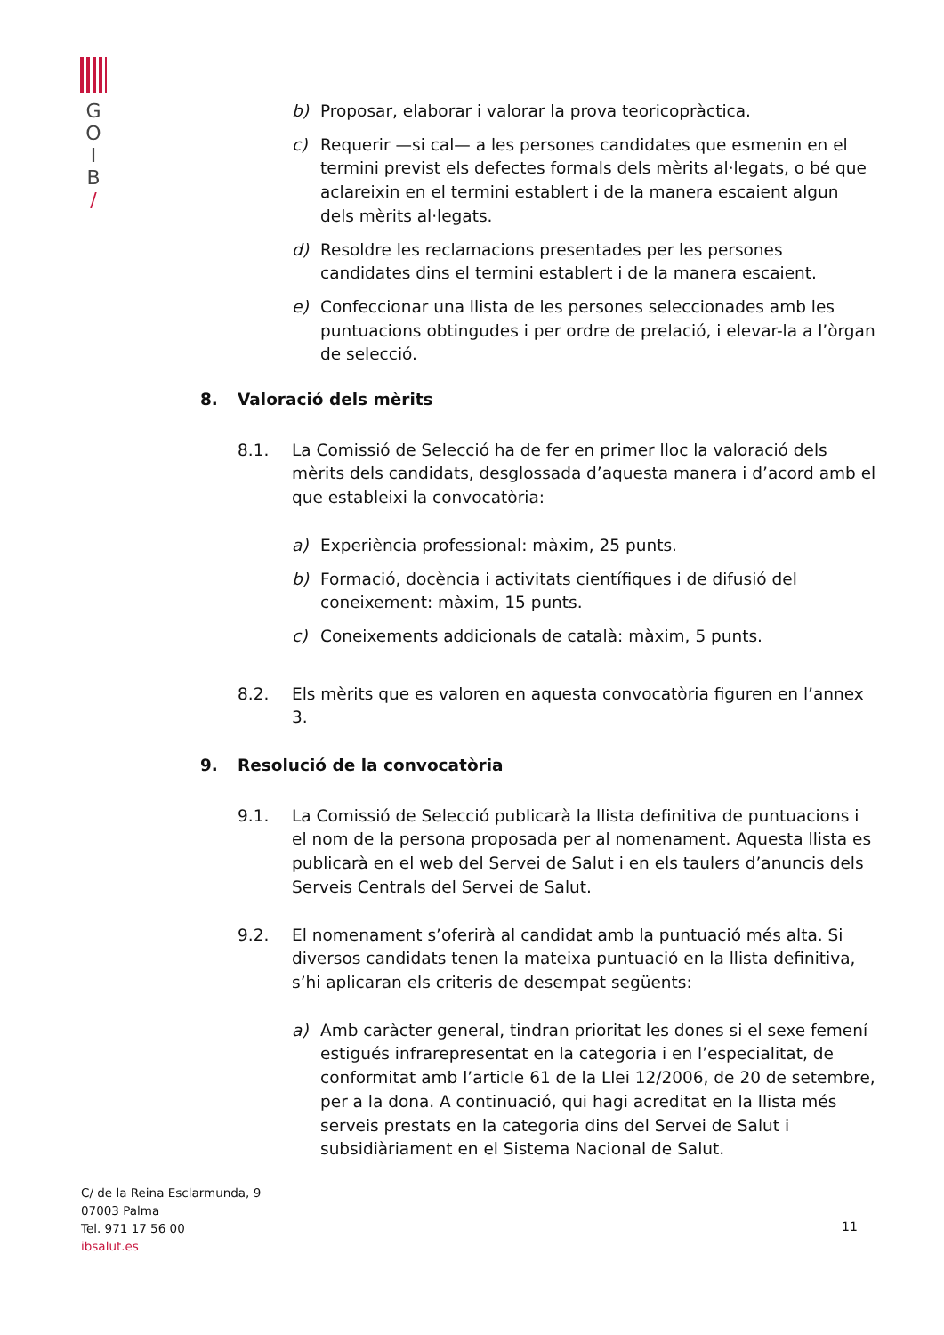G
O
I
B
/
b) Proposar, elaborar i valorar la prova teoricopràctica.
c) Requerir —si cal— a les persones candidates que esmenin en el termini previst els defectes formals dels mèrits al·legats, o bé que aclareixin en el termini establert i de la manera escaient algun dels mèrits al·legats.
d) Resoldre les reclamacions presentades per les persones candidates dins el termini establert i de la manera escaient.
e) Confeccionar una llista de les persones seleccionades amb les puntuacions obtingudes i per ordre de prelació, i elevar-la a l’òrgan de selecció.
8. Valoració dels mèrits
8.1. La Comissió de Selecció ha de fer en primer lloc la valoració dels mèrits dels candidats, desglossada d’aquesta manera i d’acord amb el que estableixi la convocatòria:
a) Experiència professional: màxim, 25 punts.
b) Formació, docència i activitats científiques i de difusió del coneixement: màxim, 15 punts.
c) Coneixements addicionals de català: màxim, 5 punts.
8.2. Els mèrits que es valoren en aquesta convocatòria figuren en l’annex 3.
9. Resolució de la convocatòria
9.1. La Comissió de Selecció publicarà la llista definitiva de puntuacions i el nom de la persona proposada per al nomenament. Aquesta llista es publicarà en el web del Servei de Salut i en els taulers d’anuncis dels Serveis Centrals del Servei de Salut.
9.2. El nomenament s’oferirà al candidat amb la puntuació més alta. Si diversos candidats tenen la mateixa puntuació en la llista definitiva, s’hi aplicaran els criteris de desempat següents:
a) Amb caràcter general, tindran prioritat les dones si el sexe femení estigués infrarepresentat en la categoria i en l’especialitat, de conformitat amb l’article 61 de la Llei 12/2006, de 20 de setembre, per a la dona. A continuació, qui hagi acreditat en la llista més serveis prestats en la categoria dins del Servei de Salut i subsidiàriament en el Sistema Nacional de Salut.
C/ de la Reina Esclarmunda, 9
07003 Palma
Tel. 971 17 56 00
ibsalut.es
11